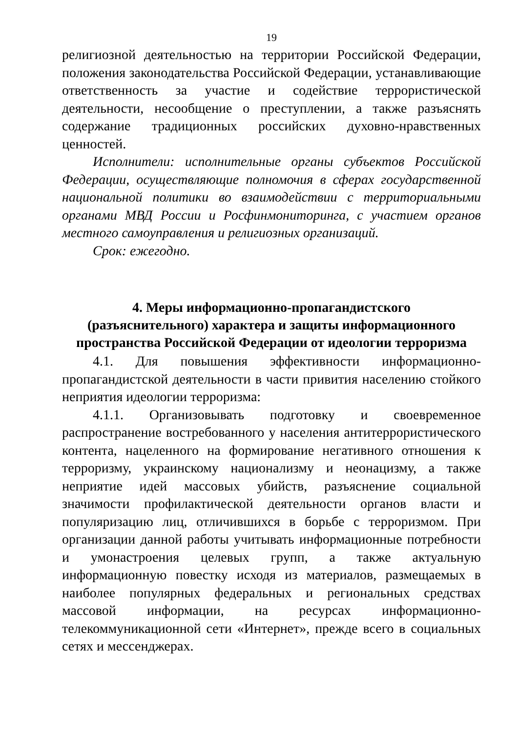19
религиозной деятельностью на территории Российской Федерации, положения законодательства Российской Федерации, устанавливающие ответственность за участие и содействие террористической деятельности, несообщение о преступлении, а также разъяснять содержание традиционных российских духовно-нравственных ценностей.
Исполнители: исполнительные органы субъектов Российской Федерации, осуществляющие полномочия в сферах государственной национальной политики во взаимодействии с территориальными органами МВД России и Росфинмониторинга, с участием органов местного самоуправления и религиозных организаций.
Срок: ежегодно.
4. Меры информационно-пропагандистского
(разъяснительного) характера и защиты информационного
пространства Российской Федерации от идеологии терроризма
4.1. Для повышения эффективности информационно-пропагандистской деятельности в части привития населению стойкого неприятия идеологии терроризма:
4.1.1. Организовывать подготовку и своевременное распространение востребованного у населения антитеррористического контента, нацеленного на формирование негативного отношения к терроризму, украинскому национализму и неонацизму, а также неприятие идей массовых убийств, разъяснение социальной значимости профилактической деятельности органов власти и популяризацию лиц, отличившихся в борьбе с терроризмом. При организации данной работы учитывать информационные потребности и умонастроения целевых групп, а также актуальную информационную повестку исходя из материалов, размещаемых в наиболее популярных федеральных и региональных средствах массовой информации, на ресурсах информационно-телекоммуникационной сети «Интернет», прежде всего в социальных сетях и мессенджерах.